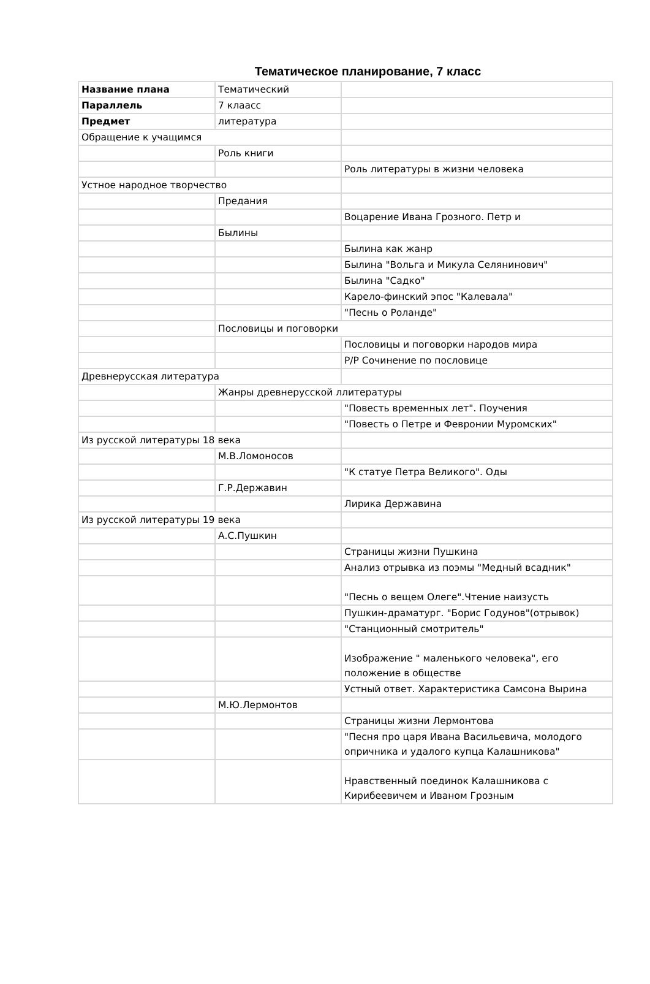Тематическое планирование, 7 класс
| Название плана | Тематический | |
| Параллель | 7 клаасс | |
| Предмет | литература | |
| Обращение к учащимся | | |
| | Роль книги | |
| | | Роль литературы в жизни человека |
| Устное народное творчество | | |
| | Предания | |
| | | Воцарение Ивана Грозного. Петр и |
| | Былины | |
| | | Былина как жанр |
| | | Былина "Вольга и Микула Селянинович" |
| | | Былина "Садко" |
| | | Карело-финский эпос "Калевала" |
| | | "Песнь о Роланде" |
| | Пословицы и поговорки | |
| | | Пословицы и поговорки народов мира |
| | | Р/Р Сочинение по пословице |
| Древнерусская литература | | |
| | Жанры древнерусской ллитературы | |
| | | "Повесть временных лет". Поучения |
| | | "Повесть о Петре и Февронии Муромских" |
| Из русской литературы 18 века | | |
| | М.В.Ломоносов | |
| | | "К статуе Петра Великого". Оды |
| | Г.Р.Державин | |
| | | Лирика Державина |
| Из русской литературы 19 века | | |
| | А.С.Пушкин | |
| | | Страницы жизни Пушкина |
| | | Анализ отрывка из поэмы "Медный всадник" |
| | | "Песнь о вещем Олеге".Чтение наизусть |
| | | Пушкин-драматург. "Борис Годунов"(отрывок) |
| | | "Станционный смотритель" |
| | | Изображение " маленького человека", его положение в обществе |
| | | Устный ответ. Характеристика Самсона Вырина |
| | М.Ю.Лермонтов | |
| | | Страницы жизни Лермонтова |
| | | "Песня про царя Ивана Васильевича, молодого опричника и удалого купца Калашникова" |
| | | Нравственный поединок Калашникова с Кирибеевичем и Иваном Грозным |